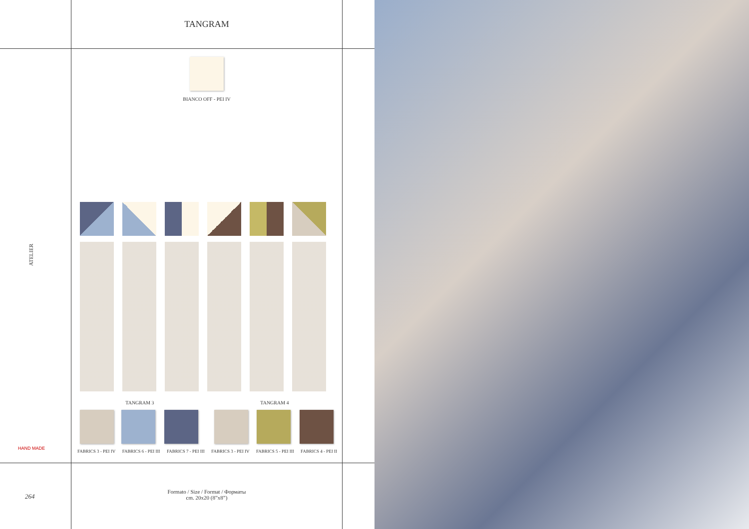TANGRAM
BIANCO OFF - PEI IV
ATELIER
HAND MADE
TANGRAM 3 TANGRAM 4
FABRICS 3 - PEI IV FABRICS 6 - PEI III FABRICS 7 - PEI III FABRICS 3 - PEI IV FABRICS 5 - PEI III FABRICS 4 - PEI II
264
Formato / Size / Format / Форматы
cm. 20x20 (8”x8”)